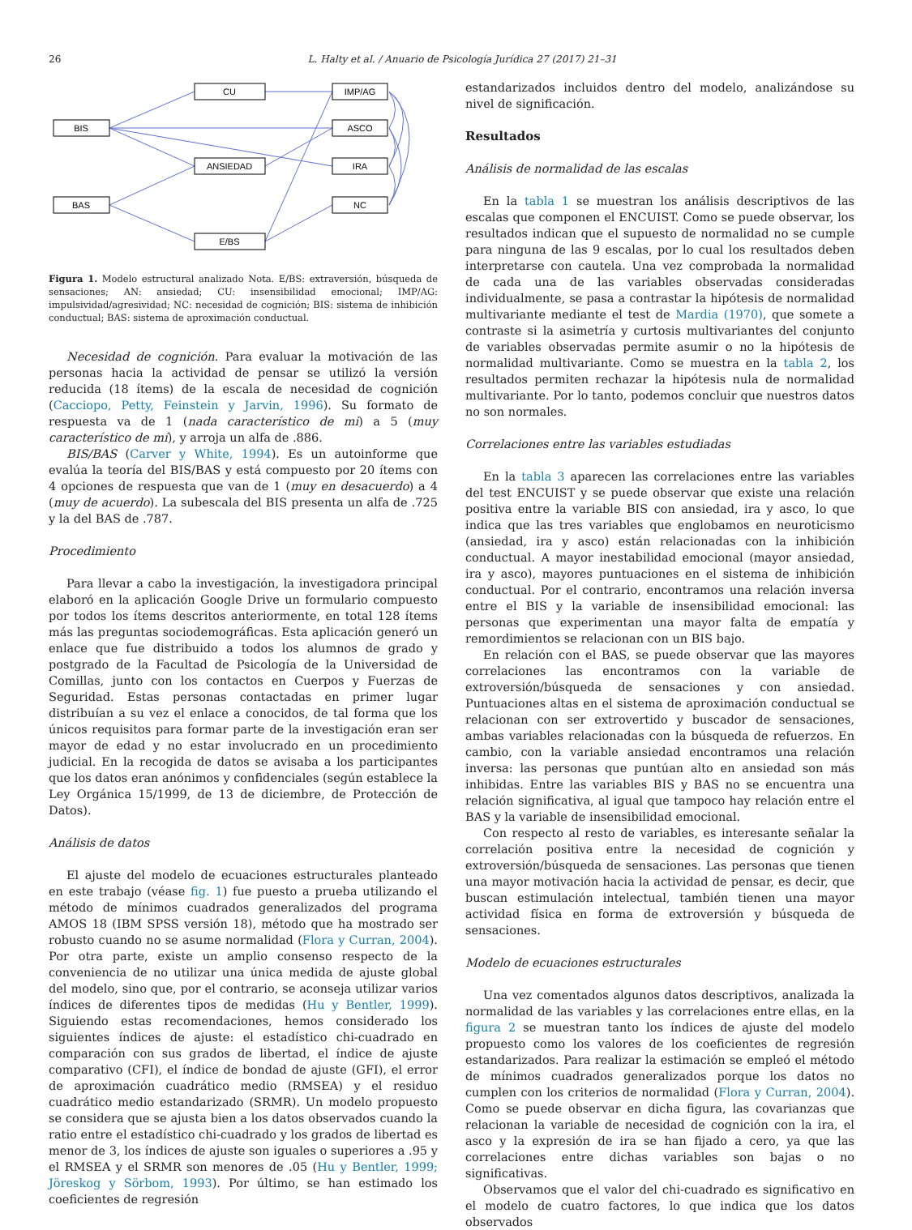26 L. Halty et al. / Anuario de Psicología Jurídica 27 (2017) 21–31
BIS
BAS
CU
ANSIEDAD
E/BS
IMP/AG
ASCO
IRA
NC
Figura 1. Modelo estructural analizado Nota. E/BS: extraversión, búsqueda de sensaciones; AN: ansiedad; CU: insensibilidad emocional; IMP/AG: impulsividad/agresividad; NC: necesidad de cognición; BIS: sistema de inhibición conductual; BAS: sistema de aproximación conductual.
Necesidad de cognición. Para evaluar la motivación de las personas hacia la actividad de pensar se utilizó la versión reducida (18 ítems) de la escala de necesidad de cognición (Cacciopo, Petty, Feinstein y Jarvin, 1996). Su formato de respuesta va de 1 (nada característico de mi) a 5 (muy característico de mí), y arroja un alfa de .886.
BIS/BAS (Carver y White, 1994). Es un autoinforme que evalúa la teoría del BIS/BAS y está compuesto por 20 ítems con 4 opciones de respuesta que van de 1 (muy en desacuerdo) a 4 (muy de acuerdo). La subescala del BIS presenta un alfa de .725 y la del BAS de .787.
Procedimiento
Para llevar a cabo la investigación, la investigadora principal elaboró en la aplicación Google Drive un formulario compuesto por todos los ítems descritos anteriormente, en total 128 ítems más las preguntas sociodemográficas. Esta aplicación generó un enlace que fue distribuido a todos los alumnos de grado y postgrado de la Facultad de Psicología de la Universidad de Comillas, junto con los contactos en Cuerpos y Fuerzas de Seguridad. Estas personas contactadas en primer lugar distribuían a su vez el enlace a conocidos, de tal forma que los únicos requisitos para formar parte de la investigación eran ser mayor de edad y no estar involucrado en un procedimiento judicial. En la recogida de datos se avisaba a los participantes que los datos eran anónimos y confidenciales (según establece la Ley Orgánica 15/1999, de 13 de diciembre, de Protección de Datos).
Análisis de datos
El ajuste del modelo de ecuaciones estructurales planteado en este trabajo (véase fig. 1) fue puesto a prueba utilizando el método de mínimos cuadrados generalizados del programa AMOS 18 (IBM SPSS versión 18), método que ha mostrado ser robusto cuando no se asume normalidad (Flora y Curran, 2004). Por otra parte, existe un amplio consenso respecto de la conveniencia de no utilizar una única medida de ajuste global del modelo, sino que, por el contrario, se aconseja utilizar varios índices de diferentes tipos de medidas (Hu y Bentler, 1999). Siguiendo estas recomendaciones, hemos considerado los siguientes índices de ajuste: el estadístico chi-cuadrado en comparación con sus grados de libertad, el índice de ajuste comparativo (CFI), el índice de bondad de ajuste (GFI), el error de aproximación cuadrático medio (RMSEA) y el residuo cuadrático medio estandarizado (SRMR). Un modelo propuesto se considera que se ajusta bien a los datos observados cuando la ratio entre el estadístico chi-cuadrado y los grados de libertad es menor de 3, los índices de ajuste son iguales o superiores a .95 y el RMSEA y el SRMR son menores de .05 (Hu y Bentler, 1999; Jöreskog y Sörbom, 1993). Por último, se han estimado los coeficientes de regresión
estandarizados incluidos dentro del modelo, analizándose su nivel de significación.
Resultados
Análisis de normalidad de las escalas
En la tabla 1 se muestran los análisis descriptivos de las escalas que componen el ENCUIST. Como se puede observar, los resultados indican que el supuesto de normalidad no se cumple para ninguna de las 9 escalas, por lo cual los resultados deben interpretarse con cautela. Una vez comprobada la normalidad de cada una de las variables observadas consideradas individualmente, se pasa a contrastar la hipótesis de normalidad multivariante mediante el test de Mardia (1970), que somete a contraste si la asimetría y curtosis multivariantes del conjunto de variables observadas permite asumir o no la hipótesis de normalidad multivariante. Como se muestra en la tabla 2, los resultados permiten rechazar la hipótesis nula de normalidad multivariante. Por lo tanto, podemos concluir que nuestros datos no son normales.
Correlaciones entre las variables estudiadas
En la tabla 3 aparecen las correlaciones entre las variables del test ENCUIST y se puede observar que existe una relación positiva entre la variable BIS con ansiedad, ira y asco, lo que indica que las tres variables que englobamos en neuroticismo (ansiedad, ira y asco) están relacionadas con la inhibición conductual. A mayor inestabilidad emocional (mayor ansiedad, ira y asco), mayores puntuaciones en el sistema de inhibición conductual. Por el contrario, encontramos una relación inversa entre el BIS y la variable de insensibilidad emocional: las personas que experimentan una mayor falta de empatía y remordimientos se relacionan con un BIS bajo.
En relación con el BAS, se puede observar que las mayores correlaciones las encontramos con la variable de extroversión/búsqueda de sensaciones y con ansiedad. Puntuaciones altas en el sistema de aproximación conductual se relacionan con ser extrovertido y buscador de sensaciones, ambas variables relacionadas con la búsqueda de refuerzos. En cambio, con la variable ansiedad encontramos una relación inversa: las personas que puntúan alto en ansiedad son más inhibidas. Entre las variables BIS y BAS no se encuentra una relación significativa, al igual que tampoco hay relación entre el BAS y la variable de insensibilidad emocional.
Con respecto al resto de variables, es interesante señalar la correlación positiva entre la necesidad de cognición y extroversión/búsqueda de sensaciones. Las personas que tienen una mayor motivación hacia la actividad de pensar, es decir, que buscan estimulación intelectual, también tienen una mayor actividad física en forma de extroversión y búsqueda de sensaciones.
Modelo de ecuaciones estructurales
Una vez comentados algunos datos descriptivos, analizada la normalidad de las variables y las correlaciones entre ellas, en la figura 2 se muestran tanto los índices de ajuste del modelo propuesto como los valores de los coeficientes de regresión estandarizados. Para realizar la estimación se empleó el método de mínimos cuadrados generalizados porque los datos no cumplen con los criterios de normalidad (Flora y Curran, 2004). Como se puede observar en dicha figura, las covarianzas que relacionan la variable de necesidad de cognición con la ira, el asco y la expresión de ira se han fijado a cero, ya que las correlaciones entre dichas variables son bajas o no significativas.
Observamos que el valor del chi-cuadrado es significativo en el modelo de cuatro factores, lo que indica que los datos observados